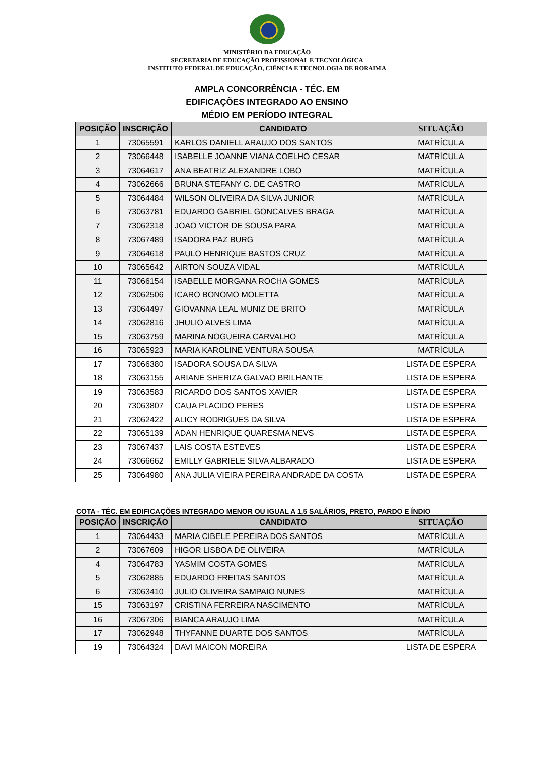MINISTÉRIO DA EDUCAÇÃO
SECRETARIA DE EDUCAÇÃO PROFISSIONAL E TECNOLÓGICA
INSTITUTO FEDERAL DE EDUCAÇÃO, CIÊNCIA E TECNOLOGIA DE RORAIMA
AMPLA CONCORRÊNCIA - TÉC. EM
EDIFICAÇÕES INTEGRADO AO ENSINO
MÉDIO EM PERÍODO INTEGRAL
| POSIÇÃO | INSCRIÇÃO | CANDIDATO | SITUAÇÃO |
| --- | --- | --- | --- |
| 1 | 73065591 | KARLOS DANIELL ARAUJO DOS SANTOS | MATRÍCULA |
| 2 | 73066448 | ISABELLE JOANNE VIANA COELHO CESAR | MATRÍCULA |
| 3 | 73064617 | ANA BEATRIZ ALEXANDRE LOBO | MATRÍCULA |
| 4 | 73062666 | BRUNA STEFANY C. DE CASTRO | MATRÍCULA |
| 5 | 73064484 | WILSON OLIVEIRA DA SILVA JUNIOR | MATRÍCULA |
| 6 | 73063781 | EDUARDO GABRIEL GONCALVES BRAGA | MATRÍCULA |
| 7 | 73062318 | JOAO VICTOR DE SOUSA PARA | MATRÍCULA |
| 8 | 73067489 | ISADORA PAZ BURG | MATRÍCULA |
| 9 | 73064618 | PAULO HENRIQUE BASTOS CRUZ | MATRÍCULA |
| 10 | 73065642 | AIRTON SOUZA VIDAL | MATRÍCULA |
| 11 | 73066154 | ISABELLE MORGANA ROCHA GOMES | MATRÍCULA |
| 12 | 73062506 | ICARO BONOMO MOLETTA | MATRÍCULA |
| 13 | 73064497 | GIOVANNA LEAL MUNIZ DE BRITO | MATRÍCULA |
| 14 | 73062816 | JHULIO ALVES LIMA | MATRÍCULA |
| 15 | 73063759 | MARINA NOGUEIRA CARVALHO | MATRÍCULA |
| 16 | 73065923 | MARIA KAROLINE VENTURA SOUSA | MATRÍCULA |
| 17 | 73066380 | ISADORA SOUSA DA SILVA | LISTA DE ESPERA |
| 18 | 73063155 | ARIANE SHERIZA GALVAO BRILHANTE | LISTA DE ESPERA |
| 19 | 73063583 | RICARDO DOS SANTOS XAVIER | LISTA DE ESPERA |
| 20 | 73063807 | CAUA PLACIDO PERES | LISTA DE ESPERA |
| 21 | 73062422 | ALICY RODRIGUES DA SILVA | LISTA DE ESPERA |
| 22 | 73065139 | ADAN HENRIQUE QUARESMA NEVS | LISTA DE ESPERA |
| 23 | 73067437 | LAIS COSTA ESTEVES | LISTA DE ESPERA |
| 24 | 73066662 | EMILLY GABRIELE SILVA ALBARADO | LISTA DE ESPERA |
| 25 | 73064980 | ANA JULIA VIEIRA PEREIRA ANDRADE DA COSTA | LISTA DE ESPERA |
COTA - TÉC. EM EDIFICAÇÕES INTEGRADO MENOR OU IGUAL A 1,5 SALÁRIOS, PRETO, PARDO E ÍNDIO
| POSIÇÃO | INSCRIÇÃO | CANDIDATO | SITUAÇÃO |
| --- | --- | --- | --- |
| 1 | 73064433 | MARIA CIBELE PEREIRA DOS SANTOS | MATRÍCULA |
| 2 | 73067609 | HIGOR LISBOA DE OLIVEIRA | MATRÍCULA |
| 4 | 73064783 | YASMIM COSTA GOMES | MATRÍCULA |
| 5 | 73062885 | EDUARDO FREITAS SANTOS | MATRÍCULA |
| 6 | 73063410 | JULIO OLIVEIRA SAMPAIO NUNES | MATRÍCULA |
| 15 | 73063197 | CRISTINA FERREIRA NASCIMENTO | MATRÍCULA |
| 16 | 73067306 | BIANCA ARAUJO LIMA | MATRÍCULA |
| 17 | 73062948 | THYFANNE DUARTE DOS SANTOS | MATRÍCULA |
| 19 | 73064324 | DAVI MAICON MOREIRA | LISTA DE ESPERA |